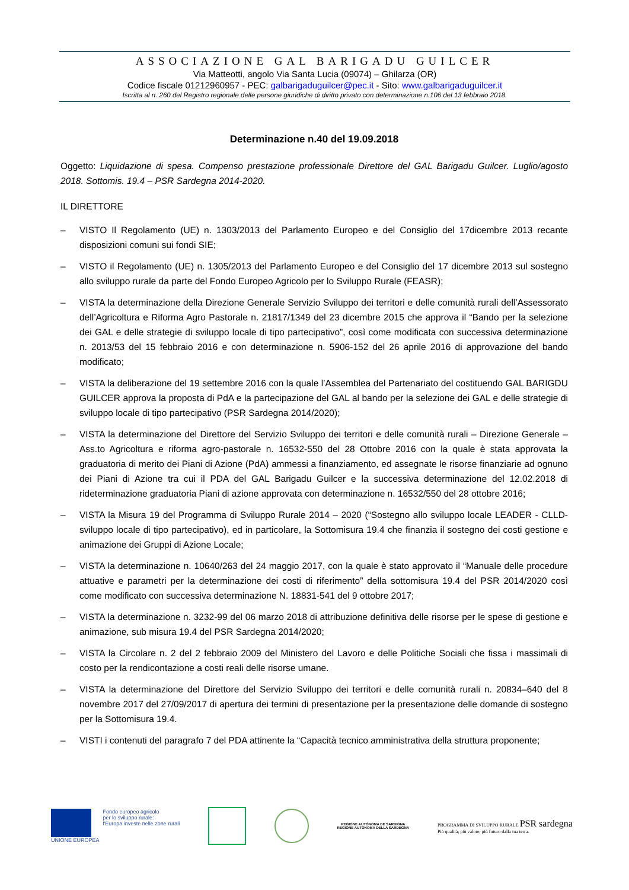ASSOCIAZIONE GAL BARIGADU GUILCER
Via Matteotti, angolo Via Santa Lucia (09074) – Ghilarza (OR)
Codice fiscale 01212960957 - PEC: galbarigaduguilcer@pec.it - Sito: www.galbarigaduguilcer.it
Iscritta al n. 260 del Registro regionale delle persone giuridiche di diritto privato con determinazione n.106 del 13 febbraio 2018.
Determinazione n.40 del 19.09.2018
Oggetto: Liquidazione di spesa. Compenso prestazione professionale Direttore del GAL Barigadu Guilcer. Luglio/agosto 2018. Sottomis. 19.4 – PSR Sardegna 2014-2020.
IL DIRETTORE
– VISTO Il Regolamento (UE) n. 1303/2013 del Parlamento Europeo e del Consiglio del 17dicembre 2013 recante disposizioni comuni sui fondi SIE;
– VISTO il Regolamento (UE) n. 1305/2013 del Parlamento Europeo e del Consiglio del 17 dicembre 2013 sul sostegno allo sviluppo rurale da parte del Fondo Europeo Agricolo per lo Sviluppo Rurale (FEASR);
– VISTA la determinazione della Direzione Generale Servizio Sviluppo dei territori e delle comunità rurali dell’Assessorato dell’Agricoltura e Riforma Agro Pastorale n. 21817/1349 del 23 dicembre 2015 che approva il “Bando per la selezione dei GAL e delle strategie di sviluppo locale di tipo partecipativo”, così come modificata con successiva determinazione n. 2013/53 del 15 febbraio 2016 e con determinazione n. 5906-152 del 26 aprile 2016 di approvazione del bando modificato;
– VISTA la deliberazione del 19 settembre 2016 con la quale l’Assemblea del Partenariato del costituendo GAL BARIGDU GUILCER approva la proposta di PdA e la partecipazione del GAL al bando per la selezione dei GAL e delle strategie di sviluppo locale di tipo partecipativo (PSR Sardegna 2014/2020);
– VISTA la determinazione del Direttore del Servizio Sviluppo dei territori e delle comunità rurali – Direzione Generale – Ass.to Agricoltura e riforma agro-pastorale n. 16532-550 del 28 Ottobre 2016 con la quale è stata approvata la graduatoria di merito dei Piani di Azione (PdA) ammessi a finanziamento, ed assegnate le risorse finanziarie ad ognuno dei Piani di Azione tra cui il PDA del GAL Barigadu Guilcer e la successiva determinazione del 12.02.2018 di rideterminazione graduatoria Piani di azione approvata con determinazione n. 16532/550 del 28 ottobre 2016;
– VISTA la Misura 19 del Programma di Sviluppo Rurale 2014 – 2020 (“Sostegno allo sviluppo locale LEADER - CLLD-sviluppo locale di tipo partecipativo), ed in particolare, la Sottomisura 19.4 che finanzia il sostegno dei costi gestione e animazione dei Gruppi di Azione Locale;
– VISTA la determinazione n. 10640/263 del 24 maggio 2017, con la quale è stato approvato il “Manuale delle procedure attuative e parametri per la determinazione dei costi di riferimento” della sottomisura 19.4 del PSR 2014/2020 così come modificato con successiva determinazione N. 18831-541 del 9 ottobre 2017;
– VISTA la determinazione n. 3232-99 del 06 marzo 2018 di attribuzione definitiva delle risorse per le spese di gestione e animazione, sub misura 19.4 del PSR Sardegna 2014/2020;
– VISTA la Circolare n. 2 del 2 febbraio 2009 del Ministero del Lavoro e delle Politiche Sociali che fissa i massimali di costo per la rendicontazione a costi reali delle risorse umane.
– VISTA la determinazione del Direttore del Servizio Sviluppo dei territori e delle comunità rurali n. 20834–640 del 8 novembre 2017 del 27/09/2017 di apertura dei termini di presentazione per la presentazione delle domande di sostegno per la Sottomisura 19.4.
– VISTI i contenuti del paragrafo 7 del PDA attinente la “Capacità tecnico amministrativa della struttura proponente;
UNIONE EUROPEA Fondo europeo agricolo
per lo sviluppo rurale:
l'Europa investe nelle zone rurali
REGIONE AUTÒNOMA DE SARDIGNA
REGIONE AUTONOMA DELLA SARDEGNA
PROGRAMMA DI SVILUPPO RURALE PSR sardegna
Più qualità, più valore, più futuro dalla tua terra.